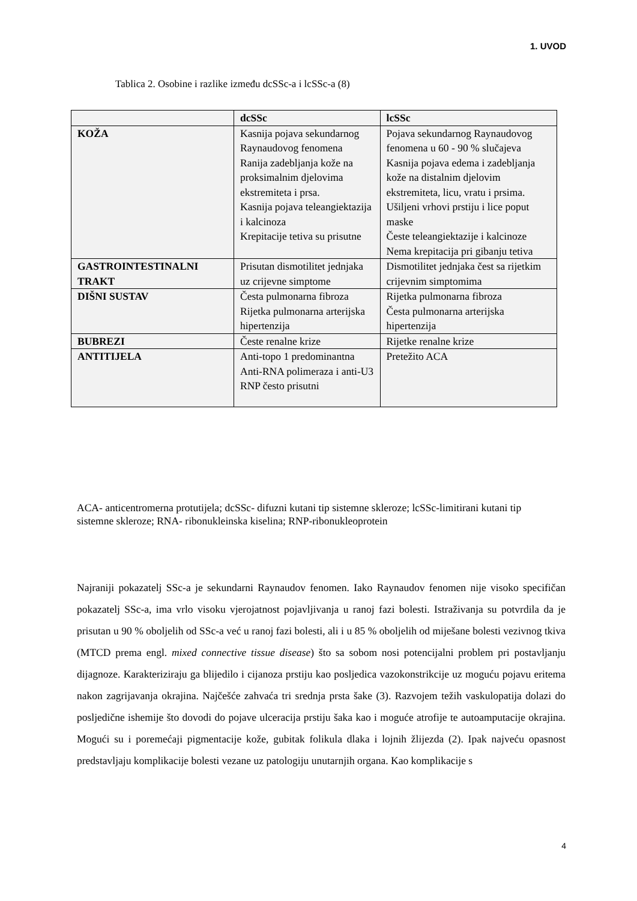1. UVOD
Tablica 2. Osobine i razlike između dcSSc-a i lcSSc-a (8)
| | dcSSc | lcSSc |
| --- | --- | --- |
| KOŽA | Kasnija pojava sekundarnog Raynaudovog fenomena Ranija zadebljanja kože na proksimalnim djelovima ekstremiteta i prsa. Kasnija pojava teleangiektazija i kalcinoza Krepitacije tetiva su prisutne | Pojava sekundarnog Raynaudovog fenomena u 60 - 90 % slučajeva Kasnija pojava edema i zadebljanja kože na distalnim djelovim ekstremiteta, licu, vratu i prsima. Ušiljeni vrhovi prstiju i lice poput maske Česte teleangiektazije i kalcinoze Nema krepitacija pri gibanju tetiva |
| GASTROINTESTINALNI TRAKT | Prisutan dismotilitet jednjaka uz crijevne simptome | Dismotilitet jednjaka čest sa rijetkim crijevnim simptomima |
| DIŠNI SUSTAV | Česta pulmonarna fibroza Rijetka pulmonarna arterijska hipertenzija | Rijetka pulmonarna fibroza Česta pulmonarna arterijska hipertenzija |
| BUBREZI | Česte renalne krize | Rijetke renalne krize |
| ANTITIJELA | Anti-topo 1 predominantna Anti-RNA polimeraza i anti-U3 RNP često prisutni | Pretežito ACA |
ACA- anticentromerna protutijela; dcSSc- difuzni kutani tip sistemne skleroze; lcSSc-limitirani kutani tip sistemne skleroze; RNA- ribonukleinska kiselina; RNP-ribonukleoprotein
Najraniji pokazatelj SSc-a je sekundarni Raynaudov fenomen. Iako Raynaudov fenomen nije visoko specifičan pokazatelj SSc-a, ima vrlo visoku vjerojatnost pojavljivanja u ranoj fazi bolesti. Istraživanja su potvrdila da je prisutan u 90 % oboljelih od SSc-a već u ranoj fazi bolesti, ali i u 85 % oboljelih od miješane bolesti vezivnog tkiva (MTCD prema engl. mixed connective tissue disease) što sa sobom nosi potencijalni problem pri postavljanju dijagnoze. Karakteriziraju ga blijedilo i cijanoza prstiju kao posljedica vazokonstrikcije uz moguću pojavu eritema nakon zagrijavanja okrajina. Najčešće zahvaća tri srednja prsta šake (3). Razvojem težih vaskulopatija dolazi do posljedične ishemije što dovodi do pojave ulceracija prstiju šaka kao i moguće atrofije te autoamputacije okrajina. Mogući su i poremećaji pigmentacije kože, gubitak folikula dlaka i lojnih žlijezda (2). Ipak najveću opasnost predstavljaju komplikacije bolesti vezane uz patologiju unutarnjih organa. Kao komplikacije s
4